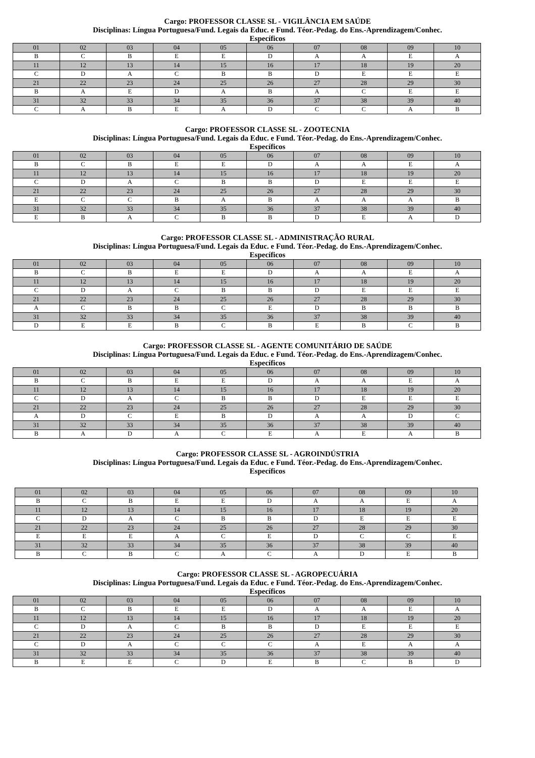Cargo: PROFESSOR CLASSE SL - VIGILÂNCIA EM SAÚDE
Disciplinas: Língua Portuguesa/Fund. Legais da Educ. e Fund. Téor.-Pedag. do Ens.-Aprendizagem/Conhec.
Específicos
| 01 | 02 | 03 | 04 | 05 | 06 | 07 | 08 | 09 | 10 |
| B | C | B | E | E | D | A | A | E | A |
| 11 | 12 | 13 | 14 | 15 | 16 | 17 | 18 | 19 | 20 |
| C | D | A | C | B | B | D | E | E | E |
| 21 | 22 | 23 | 24 | 25 | 26 | 27 | 28 | 29 | 30 |
| B | A | E | D | A | B | A | C | E | E |
| 31 | 32 | 33 | 34 | 35 | 36 | 37 | 38 | 39 | 40 |
| C | A | B | E | A | D | C | C | A | B |
Cargo: PROFESSOR CLASSE SL - ZOOTECNIA
Disciplinas: Língua Portuguesa/Fund. Legais da Educ. e Fund. Téor.-Pedag. do Ens.-Aprendizagem/Conhec.
Específicos
| 01 | 02 | 03 | 04 | 05 | 06 | 07 | 08 | 09 | 10 |
| B | C | B | E | E | D | A | A | E | A |
| 11 | 12 | 13 | 14 | 15 | 16 | 17 | 18 | 19 | 20 |
| C | D | A | C | B | B | D | E | E | E |
| 21 | 22 | 23 | 24 | 25 | 26 | 27 | 28 | 29 | 30 |
| E | C | C | B | A | B | A | A | A | B |
| 31 | 32 | 33 | 34 | 35 | 36 | 37 | 38 | 39 | 40 |
| E | B | A | C | B | B | D | E | A | D |
Cargo: PROFESSOR CLASSE SL - ADMINISTRAÇÃO RURAL
Disciplinas: Língua Portuguesa/Fund. Legais da Educ. e Fund. Téor.-Pedag. do Ens.-Aprendizagem/Conhec.
Específicos
| 01 | 02 | 03 | 04 | 05 | 06 | 07 | 08 | 09 | 10 |
| B | C | B | E | E | D | A | A | E | A |
| 11 | 12 | 13 | 14 | 15 | 16 | 17 | 18 | 19 | 20 |
| C | D | A | C | B | B | D | E | E | E |
| 21 | 22 | 23 | 24 | 25 | 26 | 27 | 28 | 29 | 30 |
| A | C | B | B | C | E | D | B | B | B |
| 31 | 32 | 33 | 34 | 35 | 36 | 37 | 38 | 39 | 40 |
| D | E | E | B | C | B | E | B | C | B |
Cargo: PROFESSOR CLASSE SL - AGENTE COMUNITÁRIO DE SAÚDE
Disciplinas: Língua Portuguesa/Fund. Legais da Educ. e Fund. Téor.-Pedag. do Ens.-Aprendizagem/Conhec.
Específicos
| 01 | 02 | 03 | 04 | 05 | 06 | 07 | 08 | 09 | 10 |
| B | C | B | E | E | D | A | A | E | A |
| 11 | 12 | 13 | 14 | 15 | 16 | 17 | 18 | 19 | 20 |
| C | D | A | C | B | B | D | E | E | E |
| 21 | 22 | 23 | 24 | 25 | 26 | 27 | 28 | 29 | 30 |
| A | D | C | E | B | D | A | A | D | C |
| 31 | 32 | 33 | 34 | 35 | 36 | 37 | 38 | 39 | 40 |
| B | A | D | A | C | E | A | E | A | B |
Cargo: PROFESSOR CLASSE SL - AGROINDÚSTRIA
Disciplinas: Língua Portuguesa/Fund. Legais da Educ. e Fund. Téor.-Pedag. do Ens.-Aprendizagem/Conhec.
Específicos
| 01 | 02 | 03 | 04 | 05 | 06 | 07 | 08 | 09 | 10 |
| B | C | B | E | E | D | A | A | E | A |
| 11 | 12 | 13 | 14 | 15 | 16 | 17 | 18 | 19 | 20 |
| C | D | A | C | B | B | D | E | E | E |
| 21 | 22 | 23 | 24 | 25 | 26 | 27 | 28 | 29 | 30 |
| E | E | E | A | C | E | D | C | C | E |
| 31 | 32 | 33 | 34 | 35 | 36 | 37 | 38 | 39 | 40 |
| B | C | B | C | A | C | A | D | E | B |
Cargo: PROFESSOR CLASSE SL - AGROPECUÁRIA
Disciplinas: Língua Portuguesa/Fund. Legais da Educ. e Fund. Téor.-Pedag. do Ens.-Aprendizagem/Conhec.
Específicos
| 01 | 02 | 03 | 04 | 05 | 06 | 07 | 08 | 09 | 10 |
| B | C | B | E | E | D | A | A | E | A |
| 11 | 12 | 13 | 14 | 15 | 16 | 17 | 18 | 19 | 20 |
| C | D | A | C | B | B | D | E | E | E |
| 21 | 22 | 23 | 24 | 25 | 26 | 27 | 28 | 29 | 30 |
| C | D | A | C | C | C | A | E | A | A |
| 31 | 32 | 33 | 34 | 35 | 36 | 37 | 38 | 39 | 40 |
| B | E | E | C | D | E | B | C | B | D |